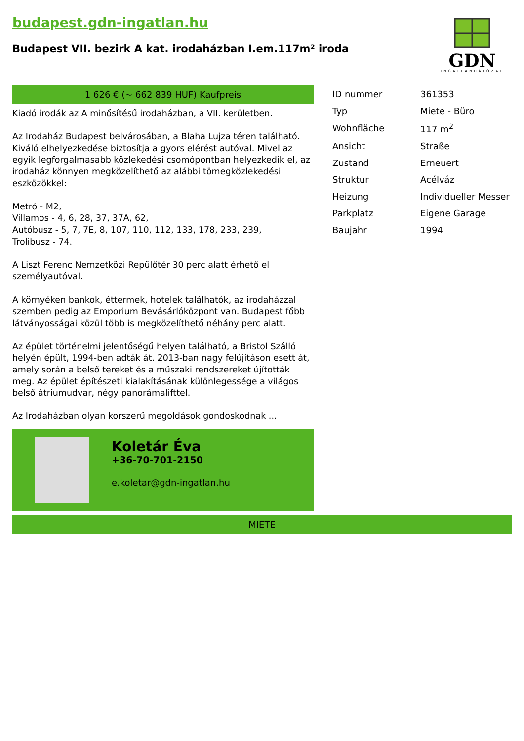budapest.gdn-ingatlan.hu
Budapest VII. bezirk A kat. irodaházban I.em.117m² iroda
GDN
INGATLANHÁLÓZAT
1 626 € (~ 662 839 HUF) Kaufpreis
Kiadó irodák az A minősítésű irodaházban, a VII. kerületben.
Az Irodaház Budapest belvárosában, a Blaha Lujza téren található. Kiváló elhelyezkedése biztosítja a gyors elérést autóval. Mivel az egyik legforgalmasabb közlekedési csomópontban helyezkedik el, az irodaház könnyen megközelíthető az alábbi tömegközlekedési eszközökkel:
Metró - M2,
Villamos - 4, 6, 28, 37, 37A, 62,
Autóbusz - 5, 7, 7E, 8, 107, 110, 112, 133, 178, 233, 239,
Trolibusz - 74.
A Liszt Ferenc Nemzetközi Repülőtér 30 perc alatt érhető el személyautóval.
A környéken bankok, éttermek, hotelek találhatók, az irodaházzal szemben pedig az Emporium Bevásárlóközpont van. Budapest főbb látványosságai közül több is megközelíthető néhány perc alatt.
Az épület történelmi jelentőségű helyen található, a Bristol Szálló helyén épült, 1994-ben adták át. 2013-ban nagy felújításon esett át, amely során a belső tereket és a műszaki rendszereket újították meg. Az épület építészeti kialakításának különlegessége a világos belső átriumudvar, négy panorámalifttel.
Az Irodaházban olyan korszerű megoldások gondoskodnak ...
Koletár Éva
+36-70-701-2150
e.koletar@gdn-ingatlan.hu
| ID nummer | 361353 |
| Typ | Miete - Büro |
| Wohnfläche | 117 m<sup>2</sup> |
| Ansicht | Straße |
| Zustand | Erneuert |
| Struktur | Acélváz |
| Heizung | Individueller Messer |
| Parkplatz | Eigene Garage |
| Baujahr | 1994 |
MIETE